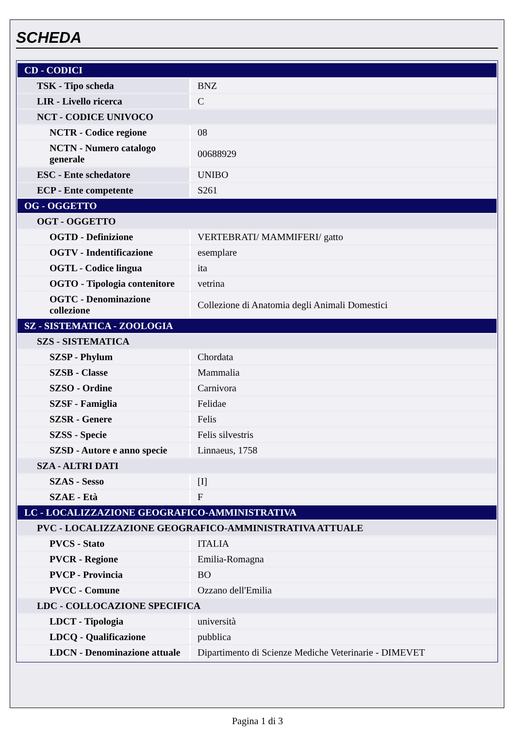SCHEDA
| CD - CODICI | |
| TSK - Tipo scheda | BNZ |
| LIR - Livello ricerca | C |
| NCT - CODICE UNIVOCO | |
| NCTR - Codice regione | 08 |
| NCTN - Numero catalogo generale | 00688929 |
| ESC - Ente schedatore | UNIBO |
| ECP - Ente competente | S261 |
| OG - OGGETTO | |
| OGT - OGGETTO | |
| OGTD - Definizione | VERTEBRATI/ MAMMIFERI/ gatto |
| OGTV - Indentificazione | esemplare |
| OGTL - Codice lingua | ita |
| OGTO - Tipologia contenitore | vetrina |
| OGTC - Denominazione collezione | Collezione di Anatomia degli Animali Domestici |
| SZ - SISTEMATICA - ZOOLOGIA | |
| SZS - SISTEMATICA | |
| SZSP - Phylum | Chordata |
| SZSB - Classe | Mammalia |
| SZSO - Ordine | Carnivora |
| SZSF - Famiglia | Felidae |
| SZSR - Genere | Felis |
| SZSS - Specie | Felis silvestris |
| SZSD - Autore e anno specie | Linnaeus, 1758 |
| SZA - ALTRI DATI | |
| SZAS - Sesso | [I] |
| SZAE - Età | F |
| LC - LOCALIZZAZIONE GEOGRAFICO-AMMINISTRATIVA | |
| PVC - LOCALIZZAZIONE GEOGRAFICO-AMMINISTRATIVA ATTUALE | |
| PVCS - Stato | ITALIA |
| PVCR - Regione | Emilia-Romagna |
| PVCP - Provincia | BO |
| PVCC - Comune | Ozzano dell'Emilia |
| LDC - COLLOCAZIONE SPECIFICA | |
| LDCT - Tipologia | università |
| LDCQ - Qualificazione | pubblica |
| LDCN - Denominazione attuale | Dipartimento di Scienze Mediche Veterinarie - DIMEVET |
Pagina 1 di 3